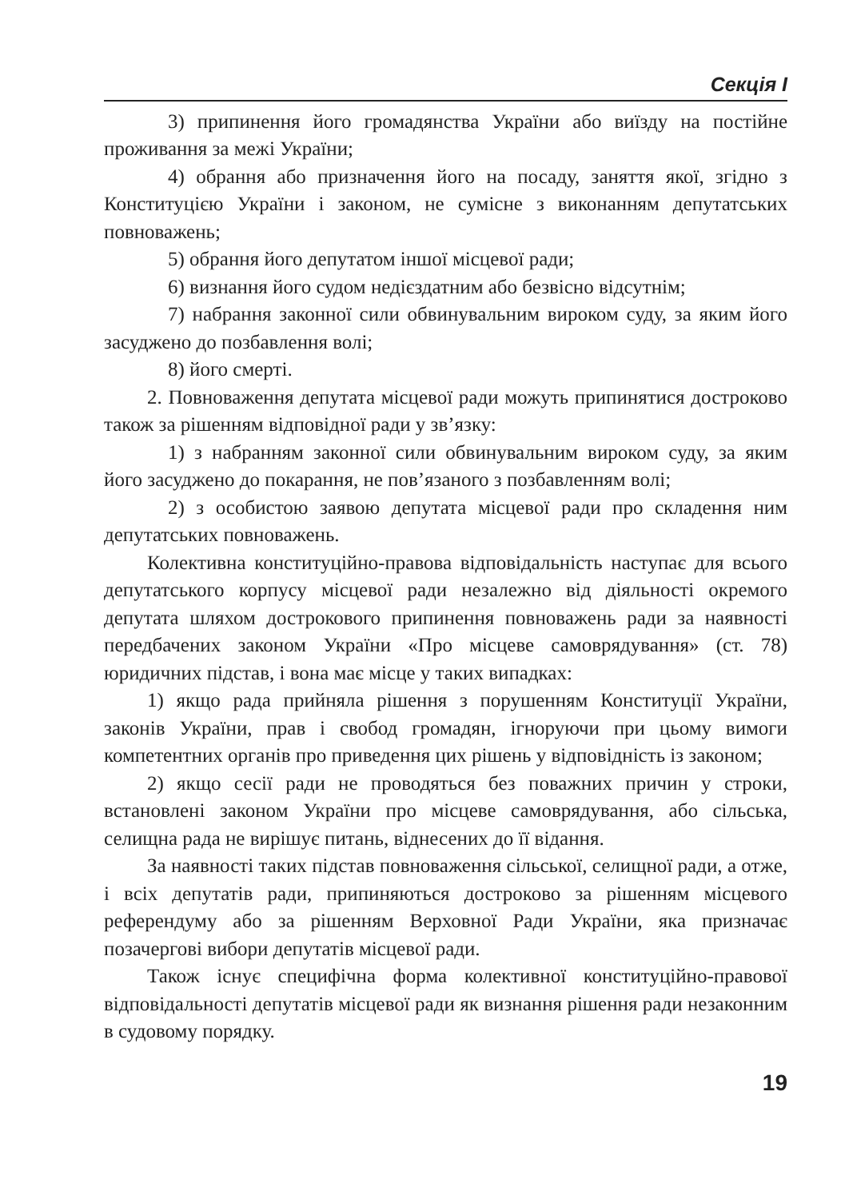Секція I
3) припинення його громадянства України або виїзду на постійне проживання за межі України;
4) обрання або призначення його на посаду, заняття якої, згідно з Конституцією України і законом, не сумісне з виконанням депутатських повноважень;
5) обрання його депутатом іншої місцевої ради;
6) визнання його судом недієздатним або безвісно відсутнім;
7) набрання законної сили обвинувальним вироком суду, за яким його засуджено до позбавлення волі;
8) його смерті.
2. Повноваження депутата місцевої ради можуть припинятися достроково також за рішенням відповідної ради у зв’язку:
1) з набранням законної сили обвинувальним вироком суду, за яким його засуджено до покарання, не пов’язаного з позбавленням волі;
2) з особистою заявою депутата місцевої ради про складення ним депутатських повноважень.
Колективна конституційно-правова відповідальність наступає для всього депутатського корпусу місцевої ради незалежно від діяльності окремого депутата шляхом дострокового припинення повноважень ради за наявності передбачених законом України «Про місцеве самоврядування» (ст. 78) юридичних підстав, і вона має місце у таких випадках:
1) якщо рада прийняла рішення з порушенням Конституції України, законів України, прав і свобод громадян, ігноруючи при цьому вимоги компетентних органів про приведення цих рішень у відповідність із законом;
2) якщо сесії ради не проводяться без поважних причин у строки, встановлені законом України про місцеве самоврядування, або сільська, селищна рада не вирішує питань, віднесених до її відання.
За наявності таких підстав повноваження сільської, селищної ради, а отже, і всіх депутатів ради, припиняються достроково за рішенням місцевого референдуму або за рішенням Верховної Ради України, яка призначає позачергові вибори депутатів місцевої ради.
Також існує специфічна форма колективної конституційно-правової відповідальності депутатів місцевої ради як визнання рішення ради незаконним в судовому порядку.
19